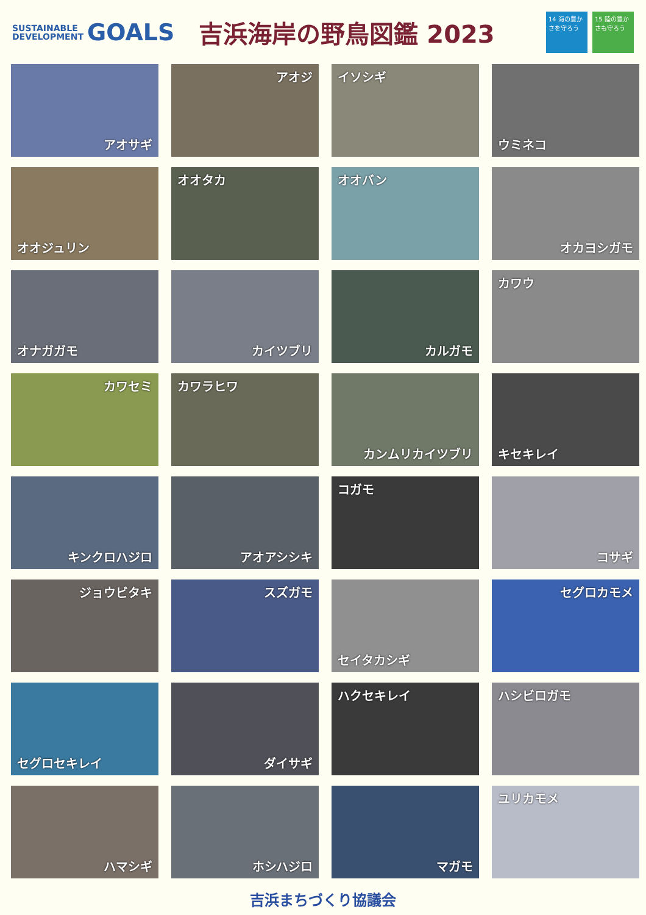SUSTAINABLE
DEVELOPMENT
GOALS 吉浜海岸の野鳥図鑑 2023
14 海の豊かさを守ろう
15 陸の豊かさも守ろう
アオサギ
アオジ
イソシギ
ウミネコ
オオジュリン
オオタカ
オオバン
オカヨシガモ
オナガガモ
カイツブリ
カルガモ
カワウ
カワセミ
カワラヒワ
カンムリカイツブリ
キセキレイ
キンクロハジロ
アオアシシキ
コガモ
コサギ
ジョウビタキ
スズガモ
セイタカシギ
セグロカモメ
セグロセキレイ
ダイサギ
ハクセキレイ
ハシビロガモ
ハマシギ
ホシハジロ
マガモ
ユリカモメ
吉浜まちづくり協議会